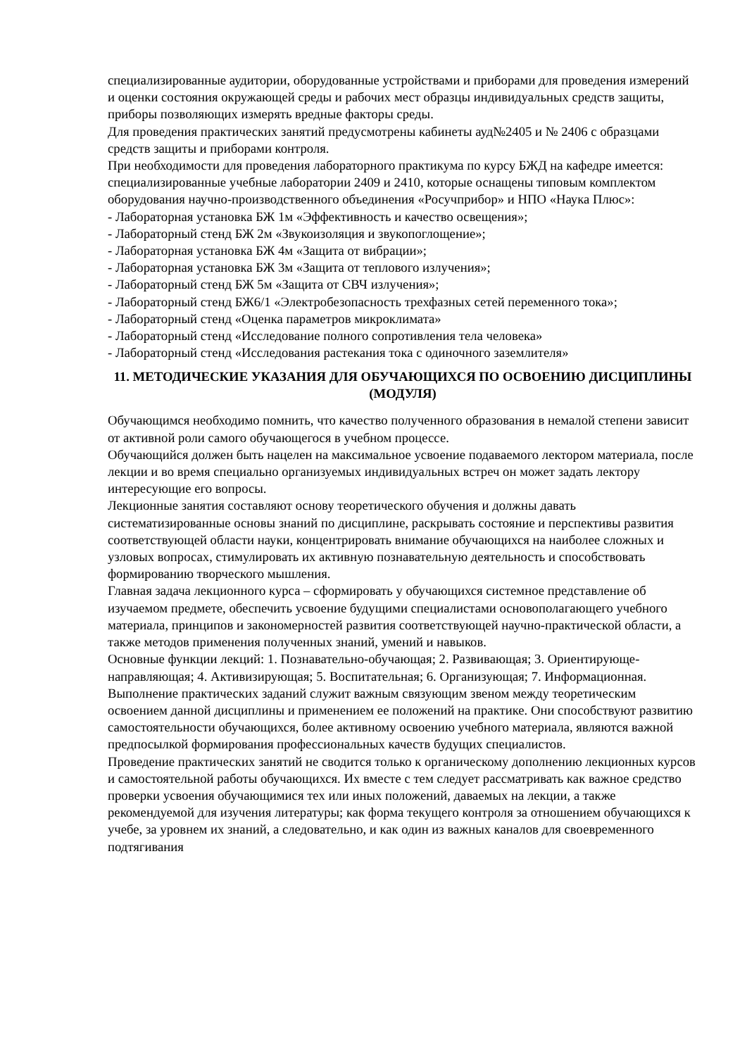специализированные аудитории, оборудованные устройствами и приборами для проведения измерений и оценки состояния окружающей среды и рабочих мест образцы индивидуальных средств защиты, приборы позволяющих измерять вредные факторы среды.
Для проведения практических занятий предусмотрены кабинеты ауд№2405 и № 2406 с образцами средств защиты и приборами контроля.
При необходимости для проведения лабораторного практикума по курсу БЖД на кафедре имеется:
специализированные учебные лаборатории 2409 и 2410, которые оснащены типовым комплектом оборудования научно-производственного объединения «Росучприбор» и НПО «Наука Плюс»:
- Лабораторная установка БЖ 1м «Эффективность и качество освещения»;
- Лабораторный стенд БЖ 2м «Звукоизоляция и звукопоглощение»;
- Лабораторная установка БЖ 4м «Защита от вибрации»;
- Лабораторная установка БЖ 3м «Защита от теплового излучения»;
- Лабораторный стенд БЖ 5м «Защита от СВЧ излучения»;
- Лабораторный стенд БЖ6/1 «Электробезопасность трехфазных сетей переменного тока»;
- Лабораторный стенд «Оценка параметров микроклимата»
- Лабораторный стенд «Исследование полного сопротивления тела человека»
- Лабораторный стенд «Исследования растекания тока с одиночного заземлителя»
11. МЕТОДИЧЕСКИЕ УКАЗАНИЯ ДЛЯ ОБУЧАЮЩИХСЯ ПО ОСВОЕНИЮ ДИСЦИПЛИНЫ (МОДУЛЯ)
Обучающимся необходимо помнить, что качество полученного образования в немалой степени зависит от активной роли самого обучающегося в учебном процессе.
Обучающийся должен быть нацелен на максимальное усвоение подаваемого лектором материала, после лекции и во время специально организуемых индивидуальных встреч он может задать лектору интересующие его вопросы.
Лекционные занятия составляют основу теоретического обучения и должны давать систематизированные основы знаний по дисциплине, раскрывать состояние и перспективы развития соответствующей области науки, концентрировать внимание обучающихся на наиболее сложных и узловых вопросах, стимулировать их активную познавательную деятельность и способствовать формированию творческого мышления.
Главная задача лекционного курса – сформировать у обучающихся системное представление об изучаемом предмете, обеспечить усвоение будущими специалистами основополагающего учебного материала, принципов и закономерностей развития соответствующей научно-практической области, а также методов применения полученных знаний, умений и навыков.
Основные функции лекций: 1. Познавательно-обучающая; 2. Развивающая; 3. Ориентирующе-направляющая; 4. Активизирующая; 5. Воспитательная; 6. Организующая; 7. Информационная.
Выполнение практических заданий служит важным связующим звеном между теоретическим освоением данной дисциплины и применением ее положений на практике. Они способствуют развитию самостоятельности обучающихся, более активному освоению учебного материала, являются важной предпосылкой формирования профессиональных качеств будущих специалистов.
Проведение практических занятий не сводится только к органическому дополнению лекционных курсов и самостоятельной работы обучающихся. Их вместе с тем следует рассматривать как важное средство проверки усвоения обучающимися тех или иных положений, даваемых на лекции, а также рекомендуемой для изучения литературы; как форма текущего контроля за отношением обучающихся к учебе, за уровнем их знаний, а следовательно, и как один из важных каналов для своевременного подтягивания